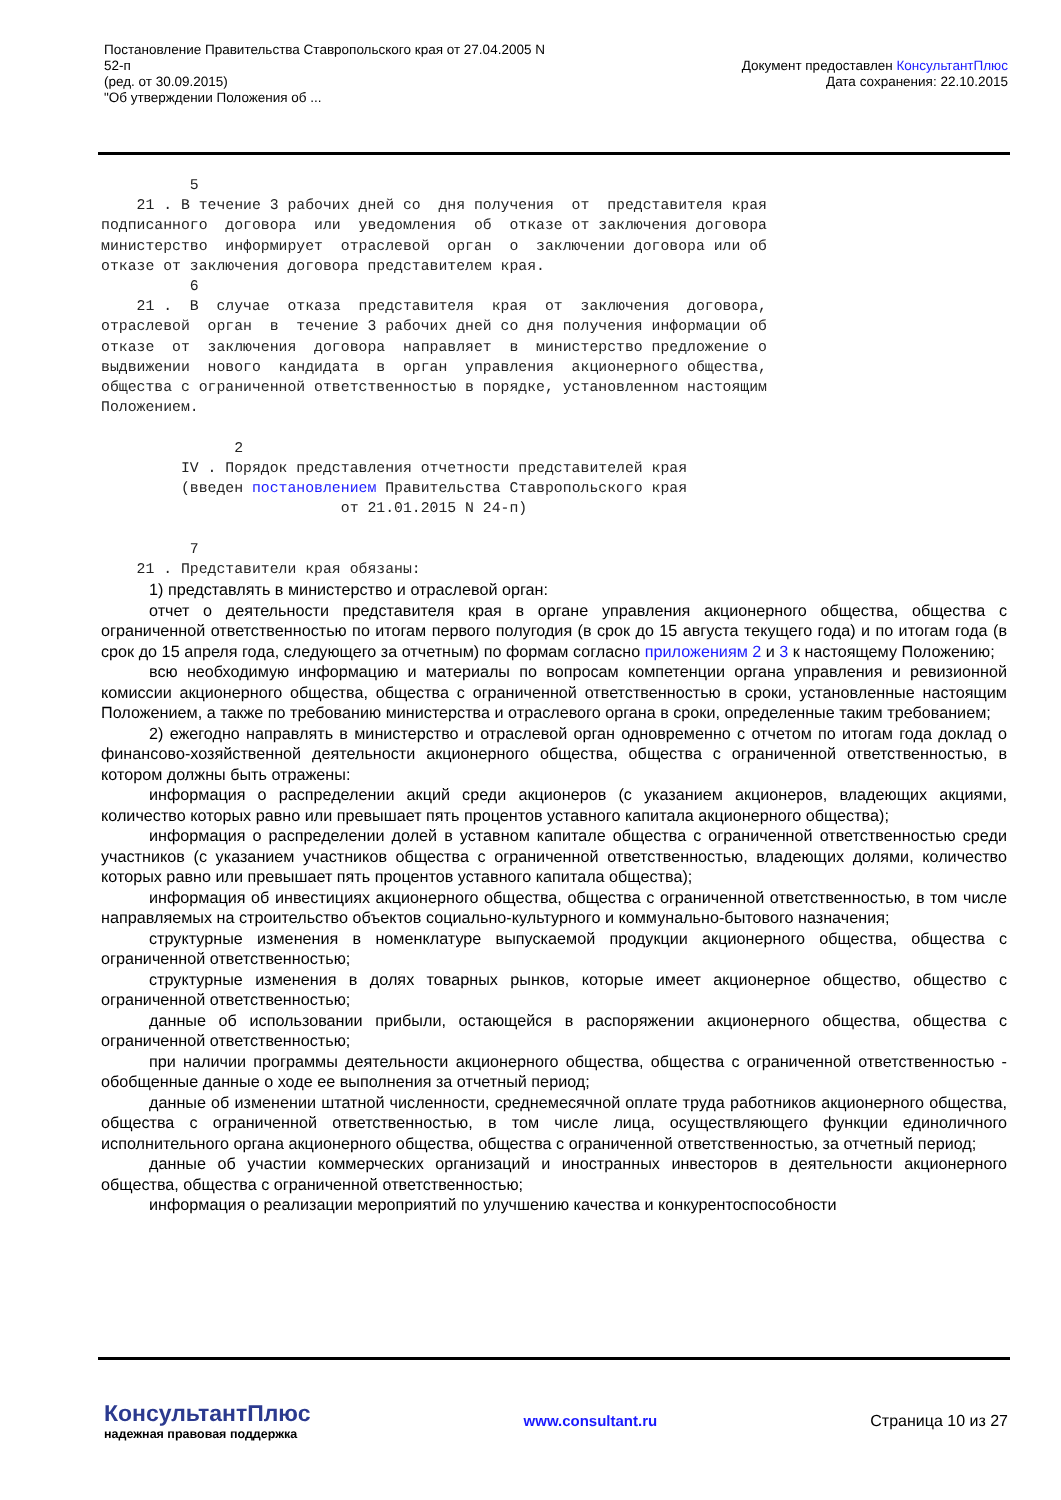Постановление Правительства Ставропольского края от 27.04.2005 N
52-п
(ред. от 30.09.2015)
"Об утверждении Положения об ...
Документ предоставлен КонсультантПлюс
Дата сохранения: 22.10.2015
          5
    21 . В течение 3 рабочих дней со  дня получения  от  представителя края
подписанного  договора  или  уведомления  об  отказе от заключения договора
министерство  информирует  отраслевой  орган  о  заключении договора или об
отказе от заключения договора представителем края.
          6
    21 .  В  случае  отказа  представителя  края  от  заключения  договора,
отраслевой  орган  в  течение 3 рабочих дней со дня получения информации об
отказе  от  заключения  договора  направляет  в  министерство предложение о
выдвижении  нового  кандидата  в  орган  управления  акционерного общества,
общества с ограниченной ответственностью в порядке, установленном настоящим
Положением.

               2
         IV . Порядок представления отчетности представителей края
         (введен постановлением Правительства Ставропольского края
                           от 21.01.2015 N 24-п)

          7
    21 . Представители края обязаны:
1) представлять в министерство и отраслевой орган:
отчет о деятельности представителя края в органе управления акционерного общества, общества с ограниченной ответственностью по итогам первого полугодия (в срок до 15 августа текущего года) и по итогам года (в срок до 15 апреля года, следующего за отчетным) по формам согласно приложениям 2 и 3 к настоящему Положению;
всю необходимую информацию и материалы по вопросам компетенции органа управления и ревизионной комиссии акционерного общества, общества с ограниченной ответственностью в сроки, установленные настоящим Положением, а также по требованию министерства и отраслевого органа в сроки, определенные таким требованием;
2) ежегодно направлять в министерство и отраслевой орган одновременно с отчетом по итогам года доклад о финансово-хозяйственной деятельности акционерного общества, общества с ограниченной ответственностью, в котором должны быть отражены:
информация о распределении акций среди акционеров (с указанием акционеров, владеющих акциями, количество которых равно или превышает пять процентов уставного капитала акционерного общества);
информация о распределении долей в уставном капитале общества с ограниченной ответственностью среди участников (с указанием участников общества с ограниченной ответственностью, владеющих долями, количество которых равно или превышает пять процентов уставного капитала общества);
информация об инвестициях акционерного общества, общества с ограниченной ответственностью, в том числе направляемых на строительство объектов социально-культурного и коммунально-бытового назначения;
структурные изменения в номенклатуре выпускаемой продукции акционерного общества, общества с ограниченной ответственностью;
структурные изменения в долях товарных рынков, которые имеет акционерное общество, общество с ограниченной ответственностью;
данные об использовании прибыли, остающейся в распоряжении акционерного общества, общества с ограниченной ответственностью;
при наличии программы деятельности акционерного общества, общества с ограниченной ответственностью - обобщенные данные о ходе ее выполнения за отчетный период;
данные об изменении штатной численности, среднемесячной оплате труда работников акционерного общества, общества с ограниченной ответственностью, в том числе лица, осуществляющего функции единоличного исполнительного органа акционерного общества, общества с ограниченной ответственностью, за отчетный период;
данные об участии коммерческих организаций и иностранных инвесторов в деятельности акционерного общества, общества с ограниченной ответственностью;
информация о реализации мероприятий по улучшению качества и конкурентоспособности
КонсультантПлюс
надежная правовая поддержка
www.consultant.ru Страница 10 из 27